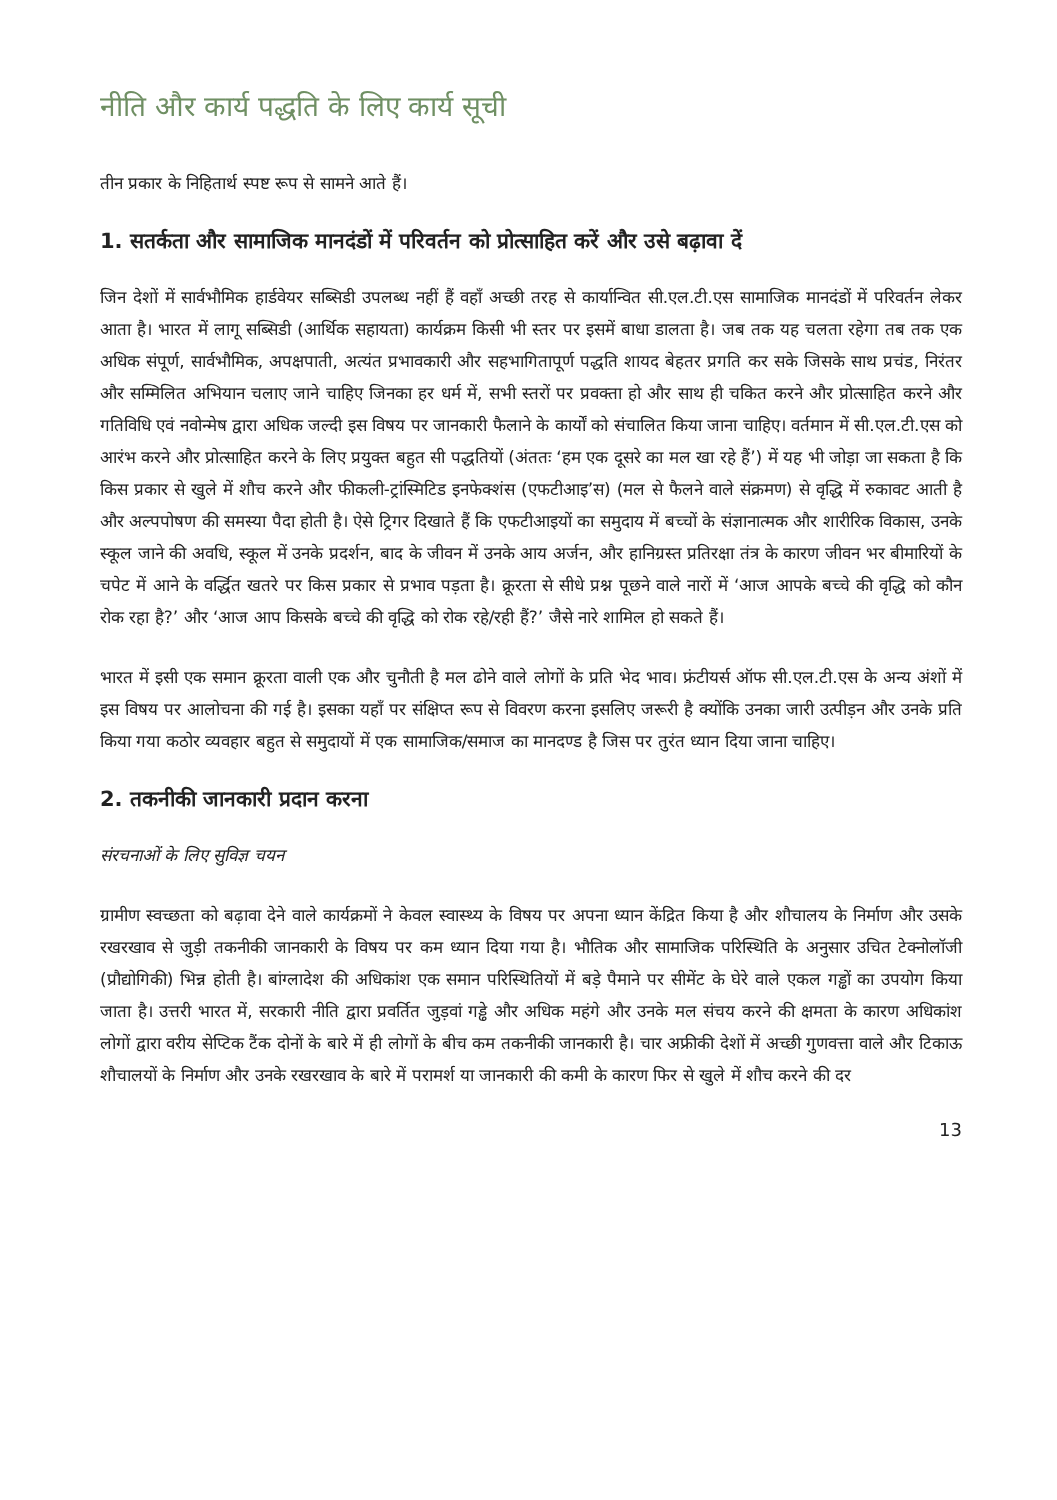नीति और कार्य पद्धति के लिए कार्य सूची
तीन प्रकार के निहितार्थ स्पष्ट रूप से सामने आते हैं।
1. सतर्कता और सामाजिक मानदंडों में परिवर्तन को प्रोत्साहित करें और उसे बढ़ावा दें
जिन देशों में सार्वभौमिक हार्डवेयर सब्सिडी उपलब्ध नहीं हैं वहाँ अच्छी तरह से कार्यान्वित सी.एल.टी.एस सामाजिक मानदंडों में परिवर्तन लेकर आता है। भारत में लागू सब्सिडी (आर्थिक सहायता) कार्यक्रम किसी भी स्तर पर इसमें बाधा डालता है। जब तक यह चलता रहेगा तब तक एक अधिक संपूर्ण, सार्वभौमिक, अपक्षपाती, अत्यंत प्रभावकारी और सहभागितापूर्ण पद्धति शायद बेहतर प्रगति कर सके जिसके साथ प्रचंड, निरंतर और सम्मिलित अभियान चलाए जाने चाहिए जिनका हर धर्म में, सभी स्तरों पर प्रवक्ता हो और साथ ही चकित करने और प्रोत्साहित करने और गतिविधि एवं नवोन्मेष द्वारा अधिक जल्दी इस विषय पर जानकारी फैलाने के कार्यों को संचालित किया जाना चाहिए। वर्तमान में सी.एल.टी.एस को आरंभ करने और प्रोत्साहित करने के लिए प्रयुक्त बहुत सी पद्धतियों (अंततः ‘हम एक दूसरे का मल खा रहे हैं’) में यह भी जोड़ा जा सकता है कि किस प्रकार से खुले में शौच करने और फीकली-ट्रांस्मिटिड इनफेक्शंस (एफटीआइ’स) (मल से फैलने वाले संक्रमण) से वृद्धि में रुकावट आती है और अल्पपोषण की समस्या पैदा होती है। ऐसे ट्रिगर दिखाते हैं कि एफटीआइयों का समुदाय में बच्चों के संज्ञानात्मक और शारीरिक विकास, उनके स्कूल जाने की अवधि, स्कूल में उनके प्रदर्शन, बाद के जीवन में उनके आय अर्जन, और हानिग्रस्त प्रतिरक्षा तंत्र के कारण जीवन भर बीमारियों के चपेट में आने के वर्द्धित खतरे पर किस प्रकार से प्रभाव पड़ता है। क्रूरता से सीधे प्रश्न पूछने वाले नारों में ‘आज आपके बच्चे की वृद्धि को कौन रोक रहा है?’ और ‘आज आप किसके बच्चे की वृद्धि को रोक रहे/रही हैं?’ जैसे नारे शामिल हो सकते हैं।
भारत में इसी एक समान क्रूरता वाली एक और चुनौती है मल ढोने वाले लोगों के प्रति भेद भाव। फ्रंटीयर्स ऑफ सी.एल.टी.एस के अन्य अंशों में इस विषय पर आलोचना की गई है। इसका यहाँ पर संक्षिप्त रूप से विवरण करना इसलिए जरूरी है क्योंकि उनका जारी उत्पीड़न और उनके प्रति किया गया कठोर व्यवहार बहुत से समुदायों में एक सामाजिक/समाज का मानदण्ड है जिस पर तुरंत ध्यान दिया जाना चाहिए।
2. तकनीकी जानकारी प्रदान करना
संरचनाओं के लिए सुविज्ञ चयन
ग्रामीण स्वच्छता को बढ़ावा देने वाले कार्यक्रमों ने केवल स्वास्थ्य के विषय पर अपना ध्यान केंद्रित किया है और शौचालय के निर्माण और उसके रखरखाव से जुड़ी तकनीकी जानकारी के विषय पर कम ध्यान दिया गया है। भौतिक और सामाजिक परिस्थिति के अनुसार उचित टेक्नोलॉजी (प्रौद्योगिकी) भिन्न होती है। बांग्लादेश की अधिकांश एक समान परिस्थितियों में बड़े पैमाने पर सीमेंट के घेरे वाले एकल गड्ढों का उपयोग किया जाता है। उत्तरी भारत में, सरकारी नीति द्वारा प्रवर्तित जुड़वां गड्ढे और अधिक महंगे और उनके मल संचय करने की क्षमता के कारण अधिकांश लोगों द्वारा वरीय सेप्टिक टैंक दोनों के बारे में ही लोगों के बीच कम तकनीकी जानकारी है। चार अफ्रीकी देशों में अच्छी गुणवत्ता वाले और टिकाऊ शौचालयों के निर्माण और उनके रखरखाव के बारे में परामर्श या जानकारी की कमी के कारण फिर से खुले में शौच करने की दर
13